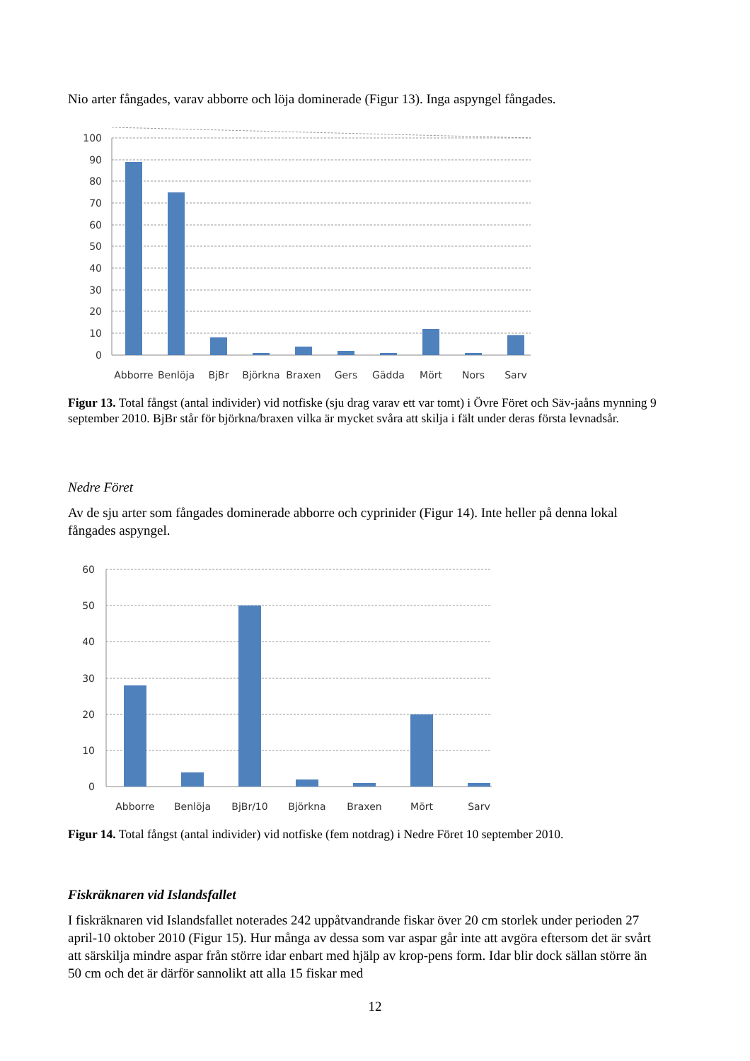Nio arter fångades, varav abborre och löja dominerade (Figur 13). Inga aspyngel fångades.
100
90
80
70
60
50
40
30
20
10
0
Abborre
Benlöja
BjBr
Björkna
Braxen
Gers
Gädda
Mört
Nors
Sarv
Figur 13. Total fångst (antal individer) vid notfiske (sju drag varav ett var tomt) i Övre Föret och Säv-jaåns mynning 9 september 2010. BjBr står för björkna/braxen vilka är mycket svåra att skilja i fält under deras första levnadsår.
Nedre Föret
Av de sju arter som fångades dominerade abborre och cyprinider (Figur 14). Inte heller på denna lokal fångades aspyngel.
60
50
40
30
20
10
0
Abborre
Benlöja
BjBr/10
Björkna
Braxen
Mört
Sarv
Figur 14. Total fångst (antal individer) vid notfiske (fem notdrag) i Nedre Föret 10 september 2010.
Fiskräknaren vid Islandsfallet
I fiskräknaren vid Islandsfallet noterades 242 uppåtvandrande fiskar över 20 cm storlek under perioden 27 april-10 oktober 2010 (Figur 15). Hur många av dessa som var aspar går inte att avgöra eftersom det är svårt att särskilja mindre aspar från större idar enbart med hjälp av krop-pens form. Idar blir dock sällan större än 50 cm och det är därför sannolikt att alla 15 fiskar med
12